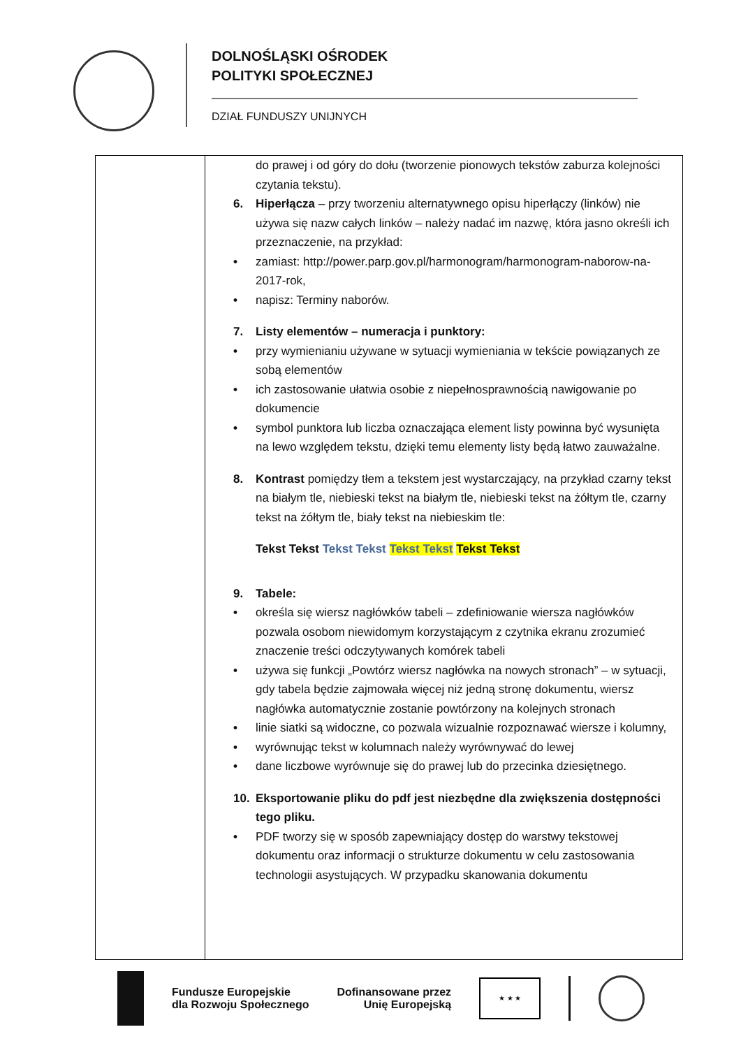DOLNOŚLĄSKI OŚRODEK
POLITYKI SPOŁECZNEJ
DZIAŁ FUNDUSZY UNIJNYCH
| | do prawej i od góry do dołu (tworzenie pionowych tekstów zaburza kolejności czytania tekstu). 6. Hiperłącza – przy tworzeniu alternatywnego opisu hiperłączy (linków) nie używa się nazw całych linków – należy nadać im nazwę, która jasno określi ich przeznaczenie, na przykład: • zamiast: http://power.parp.gov.pl/harmonogram/harmonogram-naborow-na-2017-rok, • napisz: Terminy naborów. 7. Listy elementów – numeracja i punktory: • przy wymienianiu używane w sytuacji wymieniania w tekście powiązanych ze sobą elementów • ich zastosowanie ułatwia osobie z niepełnosprawnością nawigowanie po dokumencie • symbol punktora lub liczba oznaczająca element listy powinna być wysunięta na lewo względem tekstu, dzięki temu elementy listy będą łatwo zauważalne. 8. Kontrast pomiędzy tłem a tekstem jest wystarczający, na przykład czarny tekst na białym tle, niebieski tekst na białym tle, niebieski tekst na żółtym tle, czarny tekst na żółtym tle, biały tekst na niebieskim tle: Tekst Tekst Tekst Tekst Tekst Tekst Tekst Tekst 9. Tabele: • określa się wiersz nagłówków tabeli – zdefiniowanie wiersza nagłówków pozwala osobom niewidomym korzystającym z czytnika ekranu zrozumieć znaczenie treści odczytywanych komórek tabeli • używa się funkcji „Powtórz wiersz nagłówka na nowych stronach” – w sytuacji, gdy tabela będzie zajmowała więcej niż jedną stronę dokumentu, wiersz nagłówka automatycznie zostanie powtórzony na kolejnych stronach • linie siatki są widoczne, co pozwala wizualnie rozpoznawać wiersze i kolumny, • wyrównując tekst w kolumnach należy wyrównywać do lewej • dane liczbowe wyrównuje się do prawej lub do przecinka dziesiętnego. 10. Eksportowanie pliku do pdf jest niezbędne dla zwiększenia dostępności tego pliku. • PDF tworzy się w sposób zapewniający dostęp do warstwy tekstowej dokumentu oraz informacji o strukturze dokumentu w celu zastosowania technologii asystujących. W przypadku skanowania dokumentu |
Fundusze Europejskie
dla Rozwoju Społecznego
Dofinansowane przez
Unię Europejską
★ ★ ★